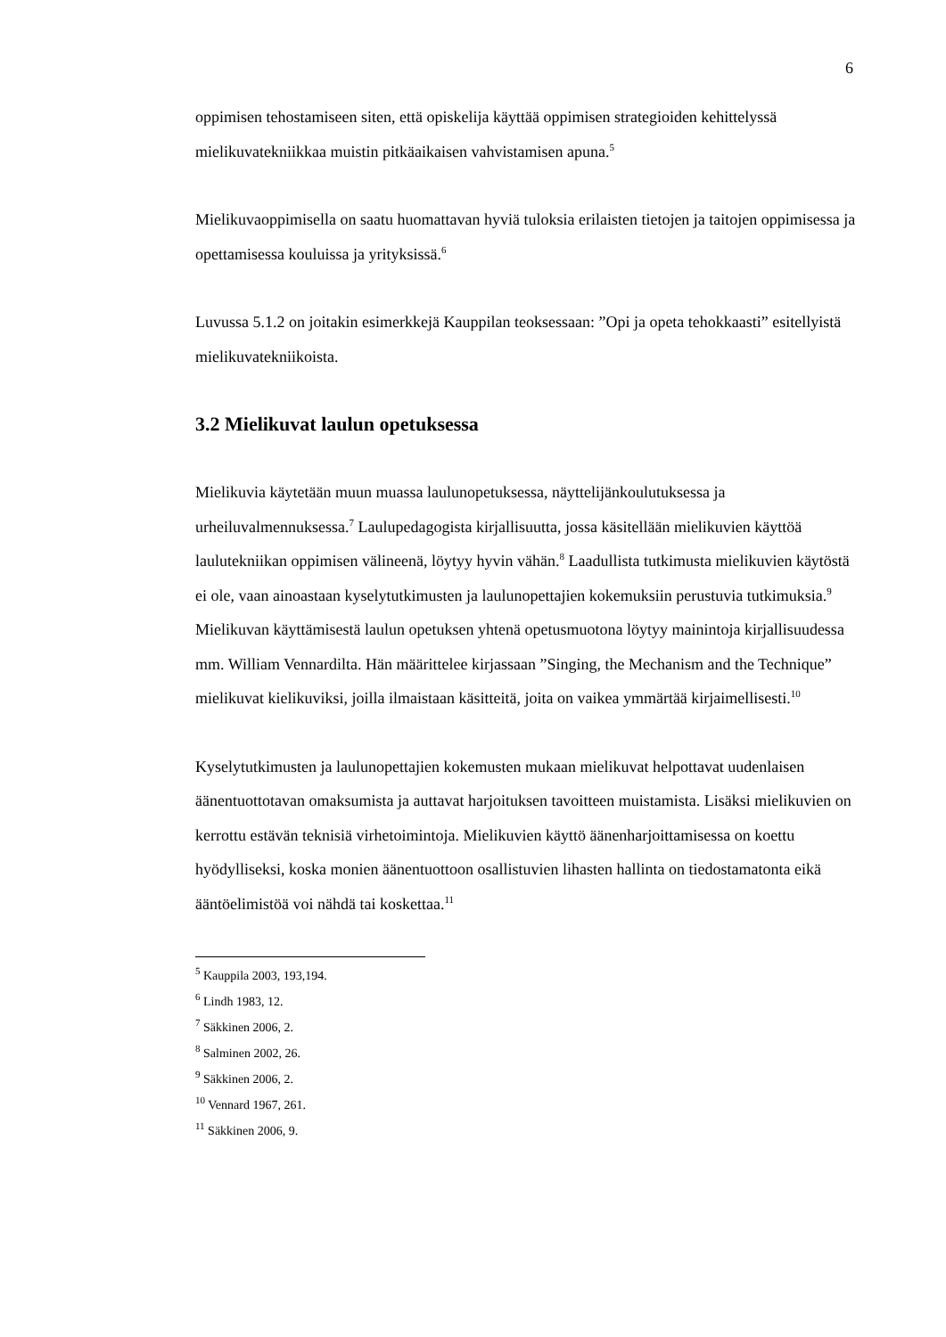6
oppimisen tehostamiseen siten, että opiskelija käyttää oppimisen strategioiden kehittelyssä mielikuvatekniikkaa muistin pitkäaikaisen vahvistamisen apuna.<sup>5</sup>
Mielikuvaoppimisella on saatu huomattavan hyviä tuloksia erilaisten tietojen ja taitojen oppimisessa ja opettamisessa kouluissa ja yrityksissä.<sup>6</sup>
Luvussa 5.1.2 on joitakin esimerkkejä Kauppilan teoksessaan: ”Opi ja opeta tehokkaasti” esitellyistä mielikuvatekniikoista.
3.2 Mielikuvat laulun opetuksessa
Mielikuvia käytetään muun muassa laulunopetuksessa, näyttelijänkoulutuksessa ja urheiluvalmennuksessa.<sup>7</sup> Laulupedagogista kirjallisuutta, jossa käsitellään mielikuvien käyttöä laulutekniikan oppimisen välineenä, löytyy hyvin vähän.<sup>8</sup> Laadullista tutkimusta mielikuvien käytöstä ei ole, vaan ainoastaan kyselytutkimusten ja laulunopettajien kokemuksiin perustuvia tutkimuksia.<sup>9</sup> Mielikuvan käyttämisestä laulun opetuksen yhtenä opetusmuotona löytyy mainintoja kirjallisuudessa mm. William Vennardilta. Hän määrittelee kirjassaan ”Singing, the Mechanism and the Technique” mielikuvat kielikuviksi, joilla ilmaistaan käsitteitä, joita on vaikea ymmärtää kirjaimellisesti.<sup>10</sup>
Kyselytutkimusten ja laulunopettajien kokemusten mukaan mielikuvat helpottavat uudenlaisen äänentuottotavan omaksumista ja auttavat harjoituksen tavoitteen muistamista. Lisäksi mielikuvien on kerrottu estävän teknisiä virhetoimintoja. Mielikuvien käyttö äänenharjoittamisessa on koettu hyödylliseksi, koska monien äänentuottoon osallistuvien lihasten hallinta on tiedostamatonta eikä ääntöelimistöä voi nähdä tai koskettaa.<sup>11</sup>
<sup>5</sup> Kauppila 2003, 193,194.
<sup>6</sup> Lindh 1983, 12.
<sup>7</sup> Säkkinen 2006, 2.
<sup>8</sup> Salminen 2002, 26.
<sup>9</sup> Säkkinen 2006, 2.
<sup>10</sup> Vennard 1967, 261.
<sup>11</sup> Säkkinen 2006, 9.